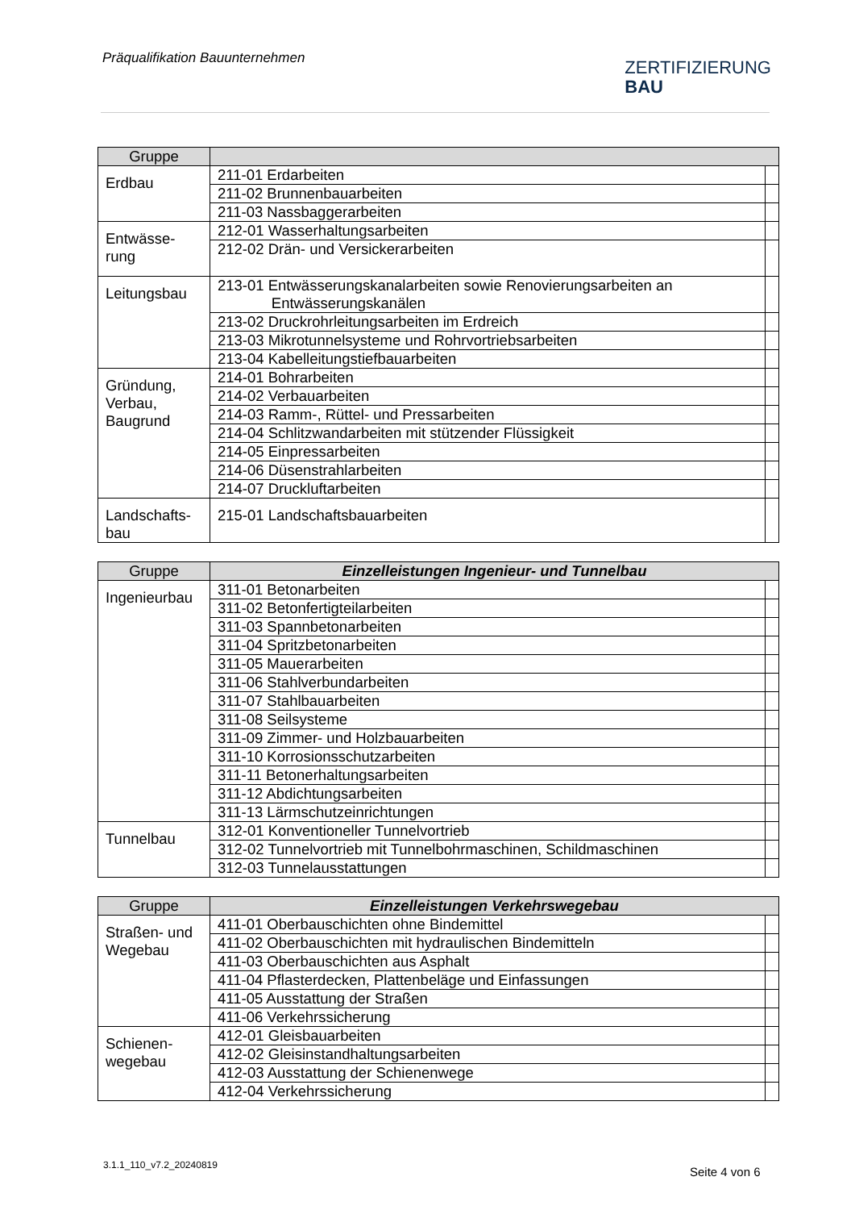Präqualifikation Bauunternehmen
ZERTIFIZIERUNG
BAU
| Gruppe | | |
| --- | --- | --- |
| Erdbau | 211-01 Erdarbeiten | |
| | 211-02 Brunnenbauarbeiten | |
| | 211-03 Nassbaggerarbeiten | |
| Entwässe- rung | 212-01 Wasserhaltungsarbeiten | |
| | 212-02 Drän- und Versickerarbeiten | |
| Leitungsbau | 213-01 Entwässerungskanalarbeiten sowie Renovierungsarbeiten an Entwässerungskanälen | |
| | 213-02 Druckrohrleitungsarbeiten im Erdreich | |
| | 213-03 Mikrotunnelsysteme und Rohrvortriebsarbeiten | |
| | 213-04 Kabelleitungstiefbauarbeiten | |
| Gründung, Verbau, Baugrund | 214-01 Bohrarbeiten | |
| | 214-02 Verbauarbeiten | |
| | 214-03 Ramm-, Rüttel- und Pressarbeiten | |
| | 214-04 Schlitzwandarbeiten mit stützender Flüssigkeit | |
| | 214-05 Einpressarbeiten | |
| | 214-06 Düsenstrahlarbeiten | |
| | 214-07 Druckluftarbeiten | |
| Landschafts- bau | 215-01 Landschaftsbauarbeiten | |
| Gruppe | Einzelleistungen Ingenieur- und Tunnelbau | |
| --- | --- | --- |
| Ingenieurbau | 311-01 Betonarbeiten | |
| | 311-02 Betonfertigteilarbeiten | |
| | 311-03 Spannbetonarbeiten | |
| | 311-04 Spritzbetonarbeiten | |
| | 311-05 Mauerarbeiten | |
| | 311-06 Stahlverbundarbeiten | |
| | 311-07 Stahlbauarbeiten | |
| | 311-08 Seilsysteme | |
| | 311-09 Zimmer- und Holzbauarbeiten | |
| | 311-10 Korrosionsschutzarbeiten | |
| | 311-11 Betonerhaltungsarbeiten | |
| | 311-12 Abdichtungsarbeiten | |
| | 311-13 Lärmschutzeinrichtungen | |
| Tunnelbau | 312-01 Konventioneller Tunnelvortrieb | |
| | 312-02 Tunnelvortrieb mit Tunnelbohrmaschinen, Schildmaschinen | |
| | 312-03 Tunnelausstattungen | |
| Gruppe | Einzelleistungen Verkehrswegebau | |
| --- | --- | --- |
| Straßen- und Wegebau | 411-01 Oberbauschichten ohne Bindemittel | |
| | 411-02 Oberbauschichten mit hydraulischen Bindemitteln | |
| | 411-03 Oberbauschichten aus Asphalt | |
| | 411-04 Pflasterdecken, Plattenbeläge und Einfassungen | |
| | 411-05 Ausstattung der Straßen | |
| | 411-06 Verkehrssicherung | |
| Schienen- wegebau | 412-01 Gleisbauarbeiten | |
| | 412-02 Gleisinstandhaltungsarbeiten | |
| | 412-03 Ausstattung der Schienenwege | |
| | 412-04 Verkehrssicherung | |
3.1.1_110_v7.2_20240819 Seite 4 von 6